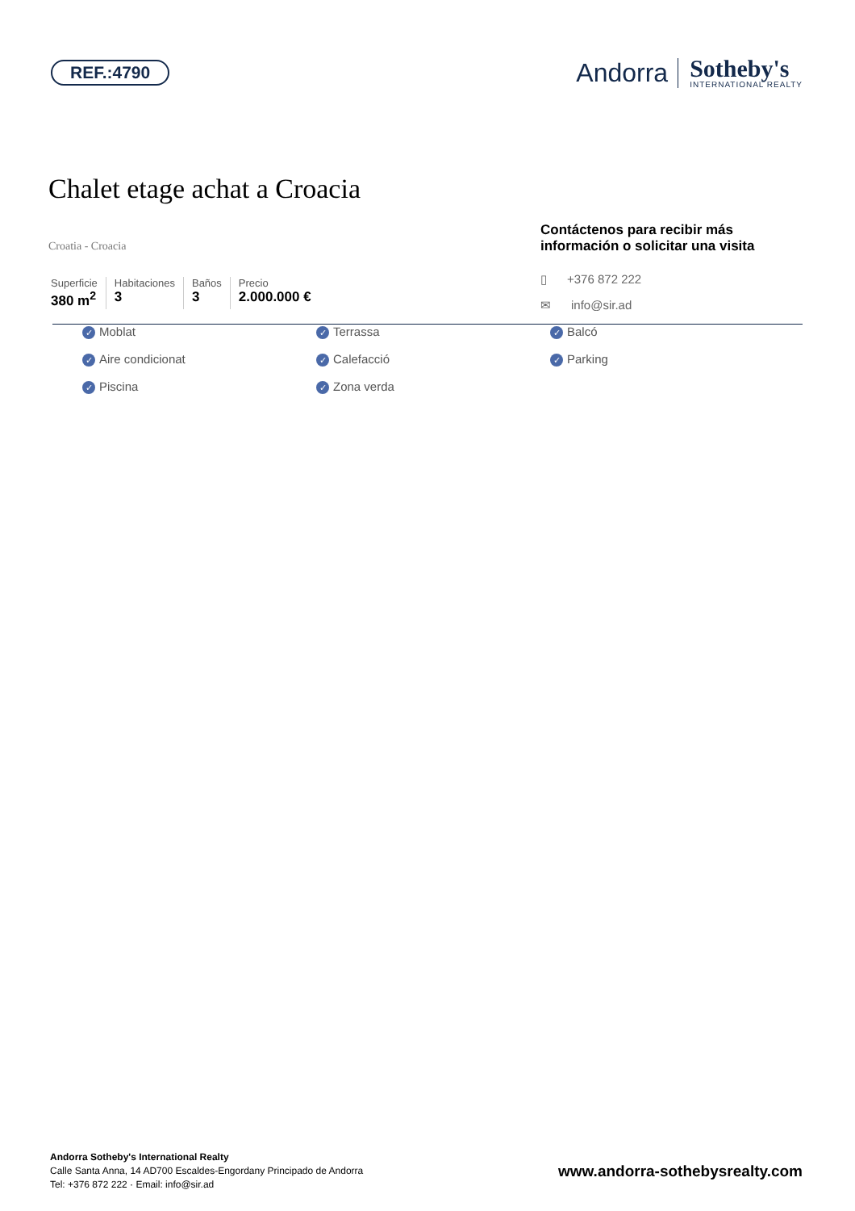REF.:4790
Andorra
Sotheby's
INTERNATIONAL REALTY
Chalet etage achat a Croacia
Croatia - Croacia
Superficie
380 m<sup>2</sup>
Habitaciones
3
Baños
3
Precio
2.000.000 €
Contáctenos para recibir más información o solicitar una visita
▯ +376 872 222
✉ info@sir.ad
✓ Moblat
✓ Terrassa
✓ Balcó
✓ Aire condicionat
✓ Calefacció
✓ Parking
✓ Piscina
✓ Zona verda
Andorra Sotheby's International Realty
Calle Santa Anna, 14 AD700 Escaldes-Engordany Principado de Andorra
Tel: +376 872 222 · Email: info@sir.ad
www.andorra-sothebysrealty.com